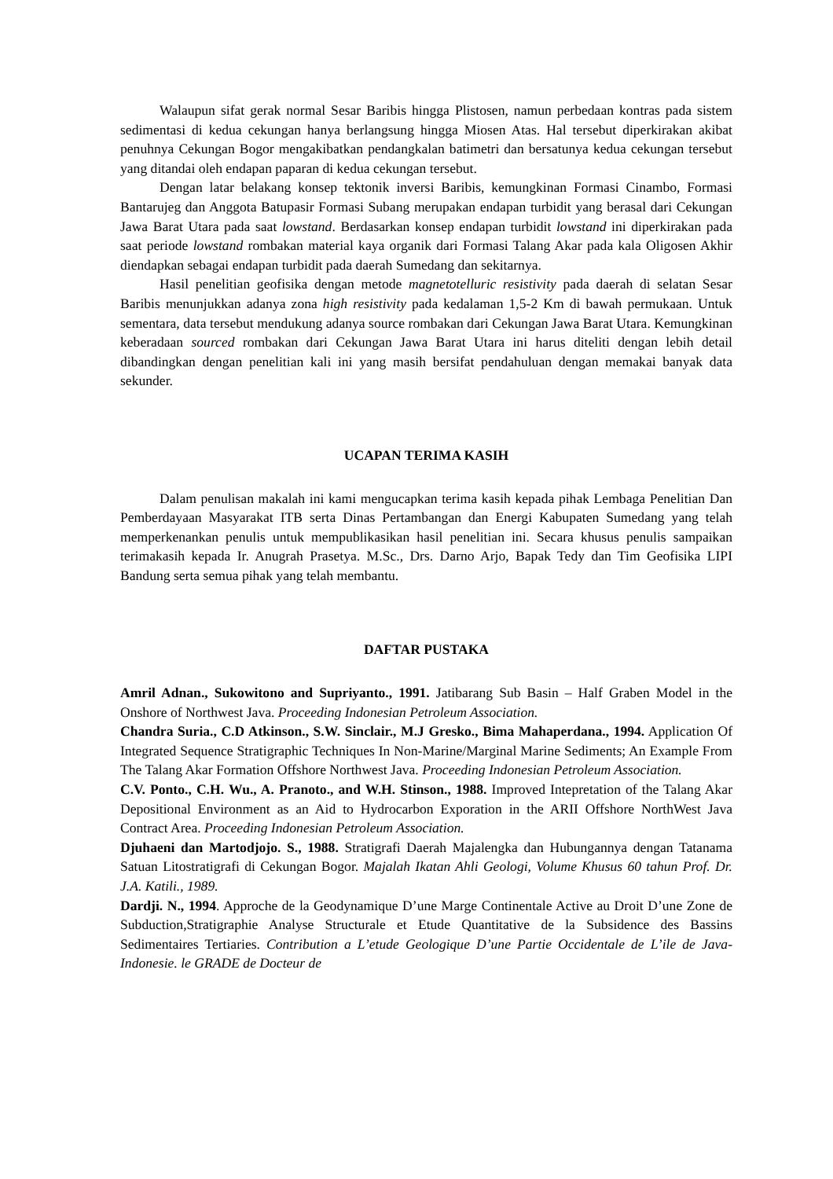Walaupun sifat gerak normal Sesar Baribis hingga Plistosen, namun perbedaan kontras pada sistem sedimentasi di kedua cekungan hanya berlangsung hingga Miosen Atas. Hal tersebut diperkirakan akibat penuhnya Cekungan Bogor mengakibatkan pendangkalan batimetri dan bersatunya kedua cekungan tersebut yang ditandai oleh endapan paparan di kedua cekungan tersebut.
Dengan latar belakang konsep tektonik inversi Baribis, kemungkinan Formasi Cinambo, Formasi Bantarujeg dan Anggota Batupasir Formasi Subang merupakan endapan turbidit yang berasal dari Cekungan Jawa Barat Utara pada saat lowstand. Berdasarkan konsep endapan turbidit lowstand ini diperkirakan pada saat periode lowstand rombakan material kaya organik dari Formasi Talang Akar pada kala Oligosen Akhir diendapkan sebagai endapan turbidit pada daerah Sumedang dan sekitarnya.
Hasil penelitian geofisika dengan metode magnetotelluric resistivity pada daerah di selatan Sesar Baribis menunjukkan adanya zona high resistivity pada kedalaman 1,5-2 Km di bawah permukaan. Untuk sementara, data tersebut mendukung adanya source rombakan dari Cekungan Jawa Barat Utara. Kemungkinan keberadaan sourced rombakan dari Cekungan Jawa Barat Utara ini harus diteliti dengan lebih detail dibandingkan dengan penelitian kali ini yang masih bersifat pendahuluan dengan memakai banyak data sekunder.
UCAPAN TERIMA KASIH
Dalam penulisan makalah ini kami mengucapkan terima kasih kepada pihak Lembaga Penelitian Dan Pemberdayaan Masyarakat ITB serta Dinas Pertambangan dan Energi Kabupaten Sumedang yang telah memperkenankan penulis untuk mempublikasikan hasil penelitian ini. Secara khusus penulis sampaikan terimakasih kepada Ir. Anugrah Prasetya. M.Sc., Drs. Darno Arjo, Bapak Tedy dan Tim Geofisika LIPI Bandung serta semua pihak yang telah membantu.
DAFTAR PUSTAKA
Amril Adnan., Sukowitono and Supriyanto., 1991. Jatibarang Sub Basin – Half Graben Model in the Onshore of Northwest Java. Proceeding Indonesian Petroleum Association.
Chandra Suria., C.D Atkinson., S.W. Sinclair., M.J Gresko., Bima Mahaperdana., 1994. Application Of Integrated Sequence Stratigraphic Techniques In Non-Marine/Marginal Marine Sediments; An Example From The Talang Akar Formation Offshore Northwest Java. Proceeding Indonesian Petroleum Association.
C.V. Ponto., C.H. Wu., A. Pranoto., and W.H. Stinson., 1988. Improved Intepretation of the Talang Akar Depositional Environment as an Aid to Hydrocarbon Exporation in the ARII Offshore NorthWest Java Contract Area. Proceeding Indonesian Petroleum Association.
Djuhaeni dan Martodjojo. S., 1988. Stratigrafi Daerah Majalengka dan Hubungannya dengan Tatanama Satuan Litostratigrafi di Cekungan Bogor. Majalah Ikatan Ahli Geologi, Volume Khusus 60 tahun Prof. Dr. J.A. Katili., 1989.
Dardji. N., 1994. Approche de la Geodynamique D’une Marge Continentale Active au Droit D’une Zone de Subduction,Stratigraphie Analyse Structurale et Etude Quantitative de la Subsidence des Bassins Sedimentaires Tertiaries. Contribution a L’etude Geologique D’une Partie Occidentale de L’ile de Java-Indonesie. le GRADE de Docteur de